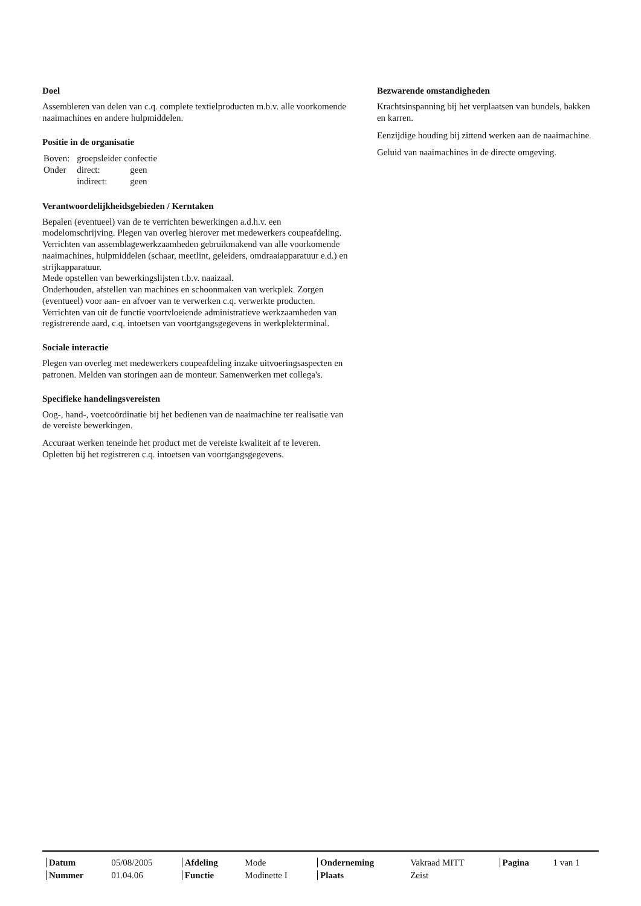Doel
Assembleren van delen van c.q. complete textielproducten m.b.v. alle voorkomende naaimachines en andere hulpmiddelen.
Positie in de organisatie
| Boven: | groepsleider confectie | |
| Onder | direct: | geen |
| | indirect: | geen |
Verantwoordelijkheidsgebieden / Kerntaken
Bepalen (eventueel) van de te verrichten bewerkingen a.d.h.v. een modelomschrijving. Plegen van overleg hierover met medewerkers coupeafdeling. Verrichten van assemblagewerkzaamheden gebruikmakend van alle voorkomende naaimachines, hulpmiddelen (schaar, meetlint, geleiders, omdraaiapparatuur e.d.) en strijkapparatuur.
Mede opstellen van bewerkingslijsten t.b.v. naaizaal.
Onderhouden, afstellen van machines en schoonmaken van werkplek. Zorgen (eventueel) voor aan- en afvoer van te verwerken c.q. verwerkte producten.
Verrichten van uit de functie voortvloeiende administratieve werkzaamheden van registrerende aard, c.q. intoetsen van voortgangsgegevens in werkplekterminal.
Sociale interactie
Plegen van overleg met medewerkers coupeafdeling inzake uitvoeringsaspecten en patronen. Melden van storingen aan de monteur. Samenwerken met collega's.
Specifieke handelingsvereisten
Oog-, hand-, voetcoördinatie bij het bedienen van de naaimachine ter realisatie van de vereiste bewerkingen.
Accuraat werken teneinde het product met de vereiste kwaliteit af te leveren. Opletten bij het registreren c.q. intoetsen van voortgangsgegevens.
Bezwarende omstandigheden
Krachtsinspanning bij het verplaatsen van bundels, bakken en karren.
Eenzijdige houding bij zittend werken aan de naaimachine.
Geluid van naaimachines in de directe omgeving.
| Datum | 05/08/2005 | Afdeling | Mode | Onderneming | Vakraad MITT | Pagina | 1 van 1 |
| Nummer | 01.04.06 | Functie | Modinette I | Plaats | Zeist | | |